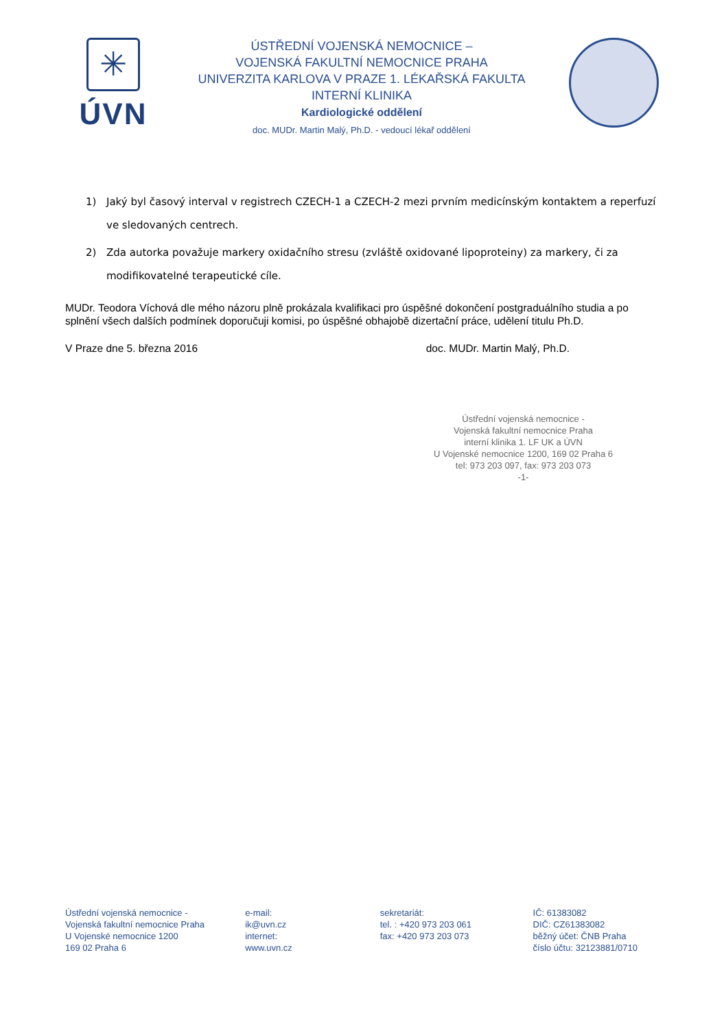✳
ÚVN
ÚSTŘEDNÍ VOJENSKÁ NEMOCNICE –
VOJENSKÁ FAKULTNÍ NEMOCNICE PRAHA
UNIVERZITA KARLOVA V PRAZE 1. LÉKAŘSKÁ FAKULTA
INTERNÍ KLINIKA
Kardiologické oddělení
doc. MUDr. Martin Malý, Ph.D. - vedoucí lékař oddělení
1) Jaký byl časový interval v registrech CZECH-1 a CZECH-2 mezi prvním medicínským kontaktem a reperfuzí ve sledovaných centrech.
2) Zda autorka považuje markery oxidačního stresu (zvláště oxidované lipoproteiny) za markery, či za modifikovatelné terapeutické cíle.
MUDr. Teodora Víchová dle mého názoru plně prokázala kvalifikaci pro úspěšné dokončení postgraduálního studia a po splnění všech dalších podmínek doporučuji komisi, po úspěšné obhajobě dizertační práce, udělení titulu Ph.D.
V Praze dne 5. března 2016 doc. MUDr. Martin Malý, Ph.D.
Ústřední vojenská nemocnice -
Vojenská fakultní nemocnice Praha
interní klinika 1. LF UK a ÚVN
U Vojenské nemocnice 1200, 169 02 Praha 6
tel: 973 203 097, fax: 973 203 073
-1-
Ústřední vojenská nemocnice -
Vojenská fakultní nemocnice Praha
U Vojenské nemocnice 1200
169 02 Praha 6
e-mail:
ik@uvn.cz
internet:
www.uvn.cz
sekretariát:
tel. : +420 973 203 061
fax: +420 973 203 073
IČ: 61383082
DIČ: CZ61383082
běžný účet: ČNB Praha
číslo účtu: 32123881/0710